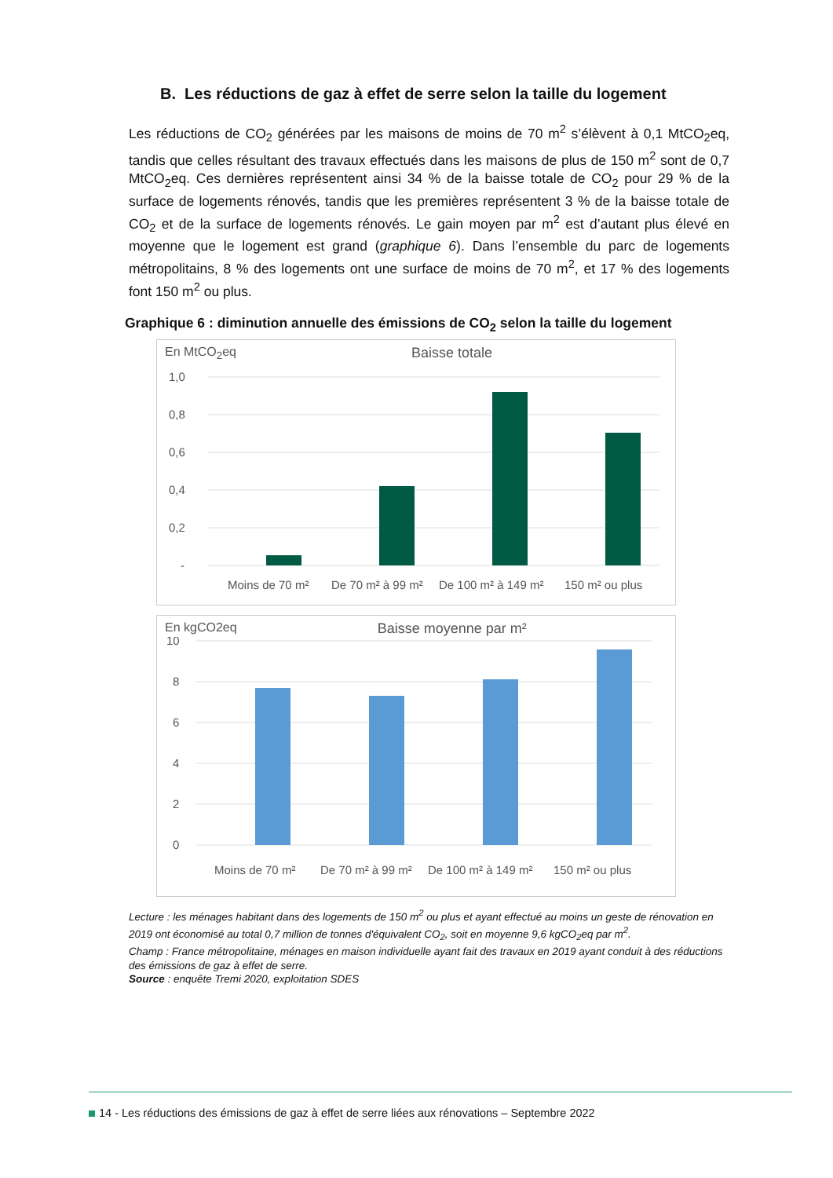B. Les réductions de gaz à effet de serre selon la taille du logement
Les réductions de CO<sub>2</sub> générées par les maisons de moins de 70 m<sup>2</sup> s’élèvent à 0,1 MtCO<sub>2</sub>eq, tandis que celles résultant des travaux effectués dans les maisons de plus de 150 m<sup>2</sup> sont de 0,7 MtCO<sub>2</sub>eq. Ces dernières représentent ainsi 34 % de la baisse totale de CO<sub>2</sub> pour 29 % de la surface de logements rénovés, tandis que les premières représentent 3 % de la baisse totale de CO<sub>2</sub> et de la surface de logements rénovés. Le gain moyen par m<sup>2</sup> est d’autant plus élevé en moyenne que le logement est grand (graphique 6). Dans l’ensemble du parc de logements métropolitains, 8 % des logements ont une surface de moins de 70 m<sup>2</sup>, et 17 % des logements font 150 m<sup>2</sup> ou plus.
Graphique 6 : diminution annuelle des émissions de CO<sub>2</sub> selon la taille du logement
En MtCO<sub>2</sub>eq Baisse totale
1,0
0,8
0,6
0,4
0,2
-
Moins de 70 m²
De 70 m² à 99 m²
De 100 m² à 149 m²
150 m² ou plus
En kgCO2eq Baisse moyenne par m²
10
8
6
4
2
0
Moins de 70 m²
De 70 m² à 99 m²
De 100 m² à 149 m²
150 m² ou plus
Lecture : les ménages habitant dans des logements de 150 m<sup>2</sup> ou plus et ayant effectué au moins un geste de rénovation en 2019 ont économisé au total 0,7 million de tonnes d'équivalent CO<sub>2</sub>, soit en moyenne 9,6 kgCO<sub>2</sub>eq par m<sup>2</sup>.
Champ : France métropolitaine, ménages en maison individuelle ayant fait des travaux en 2019 ayant conduit à des réductions des émissions de gaz à effet de serre.
Source : enquête Tremi 2020, exploitation SDES
14 - Les réductions des émissions de gaz à effet de serre liées aux rénovations – Septembre 2022